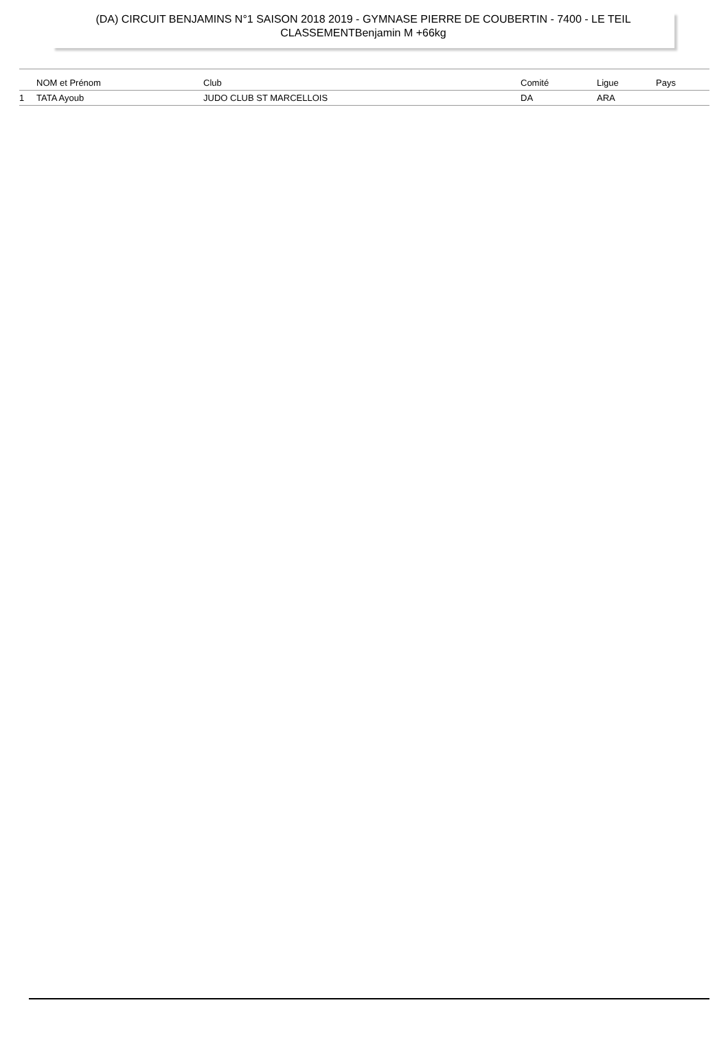(DA) CIRCUIT BENJAMINS N°1 SAISON 2018 2019 - GYMNASE PIERRE DE COUBERTIN - 7400 - LE TEIL
CLASSEMENTBenjamin M +66kg
| | NOM et Prénom | Club | Comité | Ligue | Pays |
| --- | --- | --- | --- | --- | --- |
| 1 | TATA Ayoub | JUDO CLUB ST MARCELLOIS | DA | ARA | |